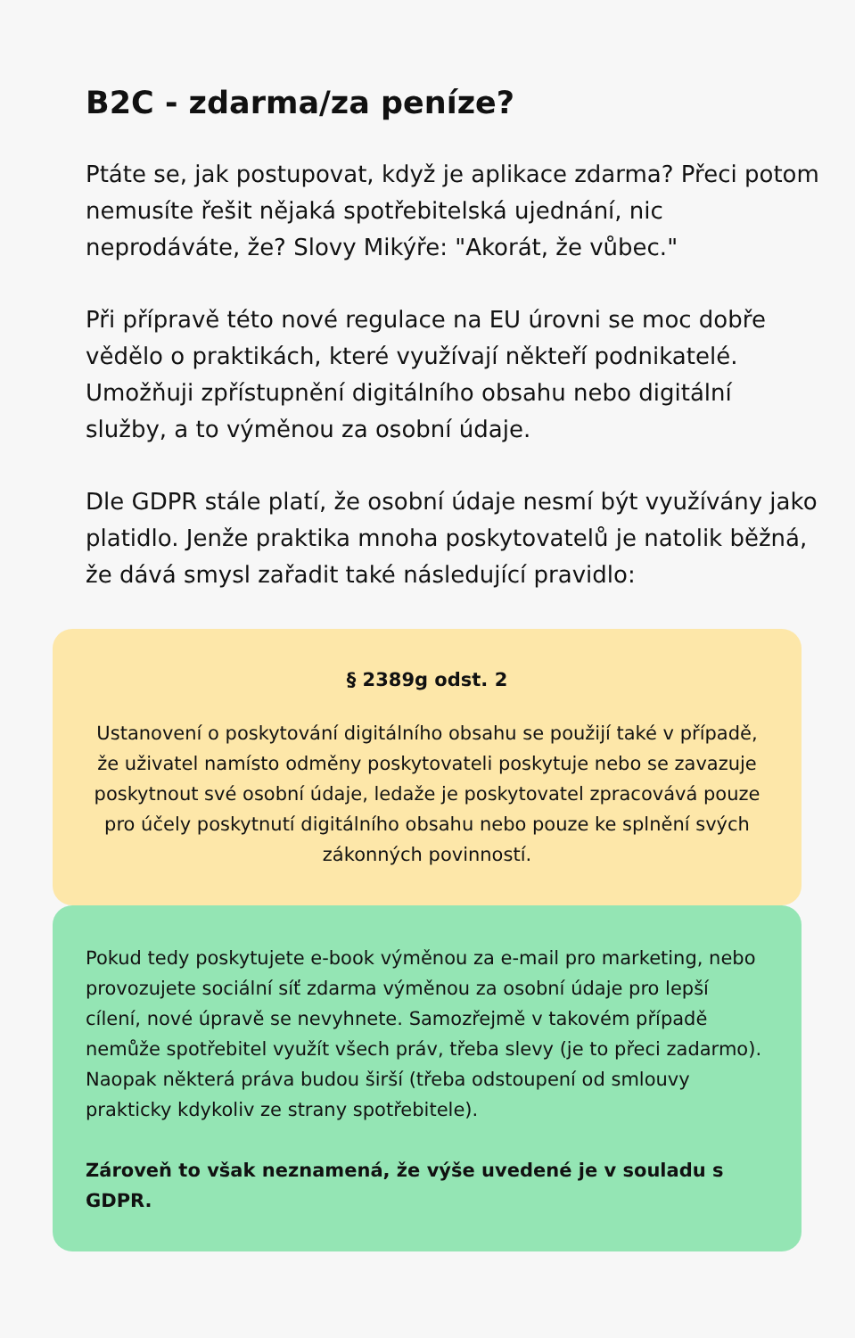B2C - zdarma/za peníze?
Ptáte se, jak postupovat, když je aplikace zdarma? Přeci potom nemusíte řešit nějaká spotřebitelská ujednání, nic neprodáváte, že? Slovy Mikýře: "Akorát, že vůbec."
Při přípravě této nové regulace na EU úrovni se moc dobře vědělo o praktikách, které využívají někteří podnikatelé. Umožňuji zpřístupnění digitálního obsahu nebo digitální služby, a to výměnou za osobní údaje.
Dle GDPR stále platí, že osobní údaje nesmí být využívány jako platidlo. Jenže praktika mnoha poskytovatelů je natolik běžná, že dává smysl zařadit také následující pravidlo:
§ 2389g odst. 2
Ustanovení o poskytování digitálního obsahu se použijí také v případě, že uživatel namísto odměny poskytovateli poskytuje nebo se zavazuje poskytnout své osobní údaje, ledaže je poskytovatel zpracovává pouze pro účely poskytnutí digitálního obsahu nebo pouze ke splnění svých zákonných povinností.
Pokud tedy poskytujete e-book výměnou za e-mail pro marketing, nebo provozujete sociální síť zdarma výměnou za osobní údaje pro lepší cílení, nové úpravě se nevyhnete. Samozřejmě v takovém případě nemůže spotřebitel využít všech práv, třeba slevy (je to přeci zadarmo). Naopak některá práva budou širší (třeba odstoupení od smlouvy prakticky kdykoliv ze strany spotřebitele).
Zároveň to však neznamená, že výše uvedené je v souladu s GDPR.